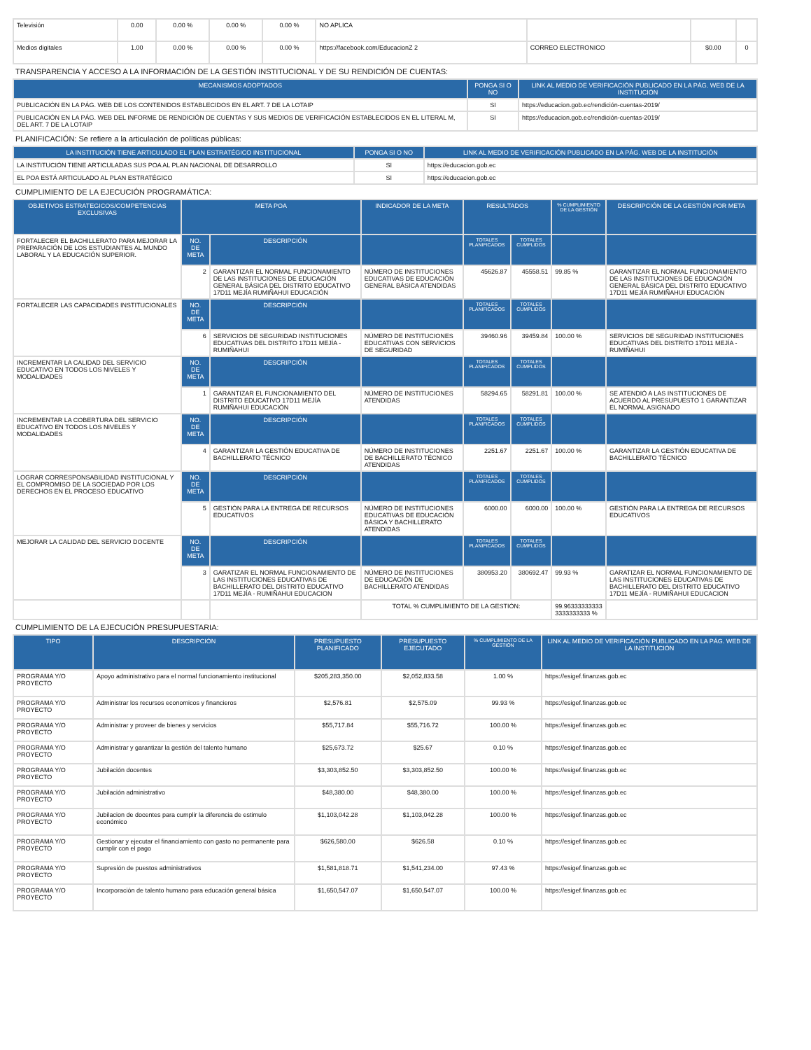| Televisión | 0.00 | 0.00 % | 0.00 % | 0.00 % | NO APLICA | | | |
| Medios digitales | 1.00 | 0.00 % | 0.00 % | 0.00 % | https://facebook.com/EducacionZ 2 | CORREO ELECTRONICO | $0.00 | 0 |
TRANSPARENCIA Y ACCESO A LA INFORMACIÓN DE LA GESTIÓN INSTITUCIONAL Y DE SU RENDICIÓN DE CUENTAS:
| MECANISMOS ADOPTADOS | PONGA SI O NO | LINK AL MEDIO DE VERIFICACIÓN PUBLICADO EN LA PÁG. WEB DE LA INSTITUCIÓN |
| --- | --- | --- |
| PUBLICACIÓN EN LA PÁG. WEB DE LOS CONTENIDOS ESTABLECIDOS EN EL ART. 7 DE LA LOTAIP | SI | https://educacion.gob.ec/rendición-cuentas-2019/ |
| PUBLICACIÓN EN LA PÁG. WEB DEL INFORME DE RENDICIÓN DE CUENTAS Y SUS MEDIOS DE VERIFICACIÓN ESTABLECIDOS EN EL LITERAL M, DEL ART. 7 DE LA LOTAIP | SI | https://educacion.gob.ec/rendición-cuentas-2019/ |
PLANIFICACIÓN: Se refiere a la articulación de políticas públicas:
| LA INSTITUCIÓN TIENE ARTICULADO EL PLAN ESTRATÉGICO INSTITUCIONAL | PONGA SI O NO | LINK AL MEDIO DE VERIFICACIÓN PUBLICADO EN LA PÁG. WEB DE LA INSTITUCIÓN |
| --- | --- | --- |
| LA INSTITUCIÓN TIENE ARTICULADAS SUS POA AL PLAN NACIONAL DE DESARROLLO | SI | https://educacion.gob.ec |
| EL POA ESTÁ ARTICULADO AL PLAN ESTRATÉGICO | SI | https://educacion.gob.ec |
CUMPLIMIENTO DE LA EJECUCIÓN PROGRAMÁTICA:
| OBJETIVOS ESTRATEGICOS/COMPETENCIAS EXCLUSIVAS | META POA | | INDICADOR DE LA META | RESULTADOS | | % CUMPLIMIENTO DE LA GESTIÓN | DESCRIPCIÓN DE LA GESTIÓN POR META |
| --- | --- | --- | --- | --- | --- | --- | --- |
| FORTALECER EL BACHILLERATO PARA MEJORAR LA PREPARACIÓN DE LOS ESTUDIANTES AL MUNDO LABORAL Y LA EDUCACIÓN SUPERIOR. | NO. DE META | DESCRIPCIÓN | | TOTALES PLANIFICADOS | TOTALES CUMPLIDOS | | |
| | 2 | GARANTIZAR EL NORMAL FUNCIONAMIENTO DE LAS INSTITUCIONES DE EDUCACIÓN GENERAL BÁSICA DEL DISTRITO EDUCATIVO 17D11 MEJÍA RUMIÑAHUI EDUCACIÓN | NÚMERO DE INSTITUCIONES EDUCATIVAS DE EDUCACIÓN GENERAL BÁSICA ATENDIDAS | 45626.87 | 45558.51 | 99.85 % | GARANTIZAR EL NORMAL FUNCIONAMIENTO DE LAS INSTITUCIONES DE EDUCACIÓN GENERAL BÁSICA DEL DISTRITO EDUCATIVO 17D11 MEJÍA RUMIÑAHUI EDUCACIÓN |
| FORTALECER LAS CAPACIDADES INSTITUCIONALES | NO. DE META | DESCRIPCIÓN | | TOTALES PLANIFICADOS | TOTALES CUMPLIDOS | | |
| | 6 | SERVICIOS DE SEGURIDAD INSTITUCIONES EDUCATIVAS DEL DISTRITO 17D11 MEJÍA - RUMIÑAHUI | NÚMERO DE INSTITUCIONES EDUCATIVAS CON SERVICIOS DE SEGURIDAD | 39460.96 | 39459.84 | 100.00 % | SERVICIOS DE SEGURIDAD INSTITUCIONES EDUCATIVAS DEL DISTRITO 17D11 MEJÍA - RUMIÑAHUI |
| INCREMENTAR LA CALIDAD DEL SERVICIO EDUCATIVO EN TODOS LOS NIVELES Y MODALIDADES | NO. DE META | DESCRIPCIÓN | | TOTALES PLANIFICADOS | TOTALES CUMPLIDOS | | |
| | 1 | GARANTIZAR EL FUNCIONAMIENTO DEL DISTRITO EDUCATIVO 17D11 MEJÍA RUMIÑAHUI EDUCACIÓN | NÚMERO DE INSTITUCIONES ATENDIDAS | 58294.65 | 58291.81 | 100.00 % | SE ATENDIÓ A LAS INSTITUCIONES DE ACUERDO AL PRESUPUESTO 1 GARANTIZAR EL NORMAL ASIGNADO |
| INCREMENTAR LA COBERTURA DEL SERVICIO EDUCATIVO EN TODOS LOS NIVELES Y MODALIDADES | NO. DE META | DESCRIPCIÓN | | TOTALES PLANIFICADOS | TOTALES CUMPLIDOS | | |
| | 4 | GARANTIZAR LA GESTIÓN EDUCATIVA DE BACHILLERATO TÉCNICO | NÚMERO DE INSTITUCIONES DE BACHILLERATO TÉCNICO ATENDIDAS | 2251.67 | 2251.67 | 100.00 % | GARANTIZAR LA GESTIÓN EDUCATIVA DE BACHILLERATO TÉCNICO |
| LOGRAR CORRESPONSABILIDAD INSTITUCIONAL Y EL COMPROMISO DE LA SOCIEDAD POR LOS DERECHOS EN EL PROCESO EDUCATIVO | NO. DE META | DESCRIPCIÓN | | TOTALES PLANIFICADOS | TOTALES CUMPLIDOS | | |
| | 5 | GESTIÓN PARA LA ENTREGA DE RECURSOS EDUCATIVOS | NÚMERO DE INSTITUCIONES EDUCATIVAS DE EDUCACIÓN BÁSICA Y BACHILLERATO ATENDIDAS | 6000.00 | 6000.00 | 100.00 % | GESTIÓN PARA LA ENTREGA DE RECURSOS EDUCATIVOS |
| MEJORAR LA CALIDAD DEL SERVICIO DOCENTE | NO. DE META | DESCRIPCIÓN | | TOTALES PLANIFICADOS | TOTALES CUMPLIDOS | | |
| | 3 | GARATIZAR EL NORMAL FUNCIONAMIENTO DE LAS INSTITUCIONES EDUCATIVAS DE BACHILLERATO DEL DISTRITO EDUCATIVO 17D11 MEJÍA - RUMIÑAHUI EDUCACION | NÚMERO DE INSTITUCIONES DE EDUCACIÓN DE BACHILLERATO ATENDIDAS | 380953.20 | 380692.47 | 99.93 % | GARATIZAR EL NORMAL FUNCIONAMIENTO DE LAS INSTITUCIONES EDUCATIVAS DE BACHILLERATO DEL DISTRITO EDUCATIVO 17D11 MEJÍA - RUMIÑAHUI EDUCACION |
| | | | TOTAL % CUMPLIMIENTO DE LA GESTIÓN: | | | 99.963333333333333333333 % | |
CUMPLIMIENTO DE LA EJECUCIÓN PRESUPUESTARIA:
| TIPO | DESCRIPCIÓN | PRESUPUESTO PLANIFICADO | PRESUPUESTO EJECUTADO | % CUMPLIMIENTO DE LA GESTIÓN | LINK AL MEDIO DE VERIFICACIÓN PUBLICADO EN LA PÁG. WEB DE LA INSTITUCIÓN |
| --- | --- | --- | --- | --- | --- |
| PROGRAMA Y/O PROYECTO | Apoyo administrativo para el normal funcionamiento institucional | $205,283,350.00 | $2,052,833.58 | 1.00 % | https://esigef.finanzas.gob.ec |
| PROGRAMA Y/O PROYECTO | Administrar los recursos economicos y financieros | $2,576.81 | $2,575.09 | 99.93 % | https://esigef.finanzas.gob.ec |
| PROGRAMA Y/O PROYECTO | Administrar y proveer de bienes y servicios | $55,717.84 | $55,716.72 | 100.00 % | https://esigef.finanzas.gob.ec |
| PROGRAMA Y/O PROYECTO | Administrar y garantizar la gestión del talento humano | $25,673.72 | $25.67 | 0.10 % | https://esigef.finanzas.gob.ec |
| PROGRAMA Y/O PROYECTO | Jubilación docentes | $3,303,852.50 | $3,303,852.50 | 100.00 % | https://esigef.finanzas.gob.ec |
| PROGRAMA Y/O PROYECTO | Jubilación administrativo | $48,380.00 | $48,380.00 | 100.00 % | https://esigef.finanzas.gob.ec |
| PROGRAMA Y/O PROYECTO | Jubilacion de docentes para cumplir la diferencia de estimulo económico | $1,103,042.28 | $1,103,042.28 | 100.00 % | https://esigef.finanzas.gob.ec |
| PROGRAMA Y/O PROYECTO | Gestionar y ejecutar el financiamiento con gasto no permanente para cumplir con el pago | $626,580.00 | $626.58 | 0.10 % | https://esigef.finanzas.gob.ec |
| PROGRAMA Y/O PROYECTO | Supresión de puestos administrativos | $1,581,818.71 | $1,541,234.00 | 97.43 % | https://esigef.finanzas.gob.ec |
| PROGRAMA Y/O PROYECTO | Incorporación de talento humano para educación general básica | $1,650,547.07 | $1,650,547.07 | 100.00 % | https://esigef.finanzas.gob.ec |